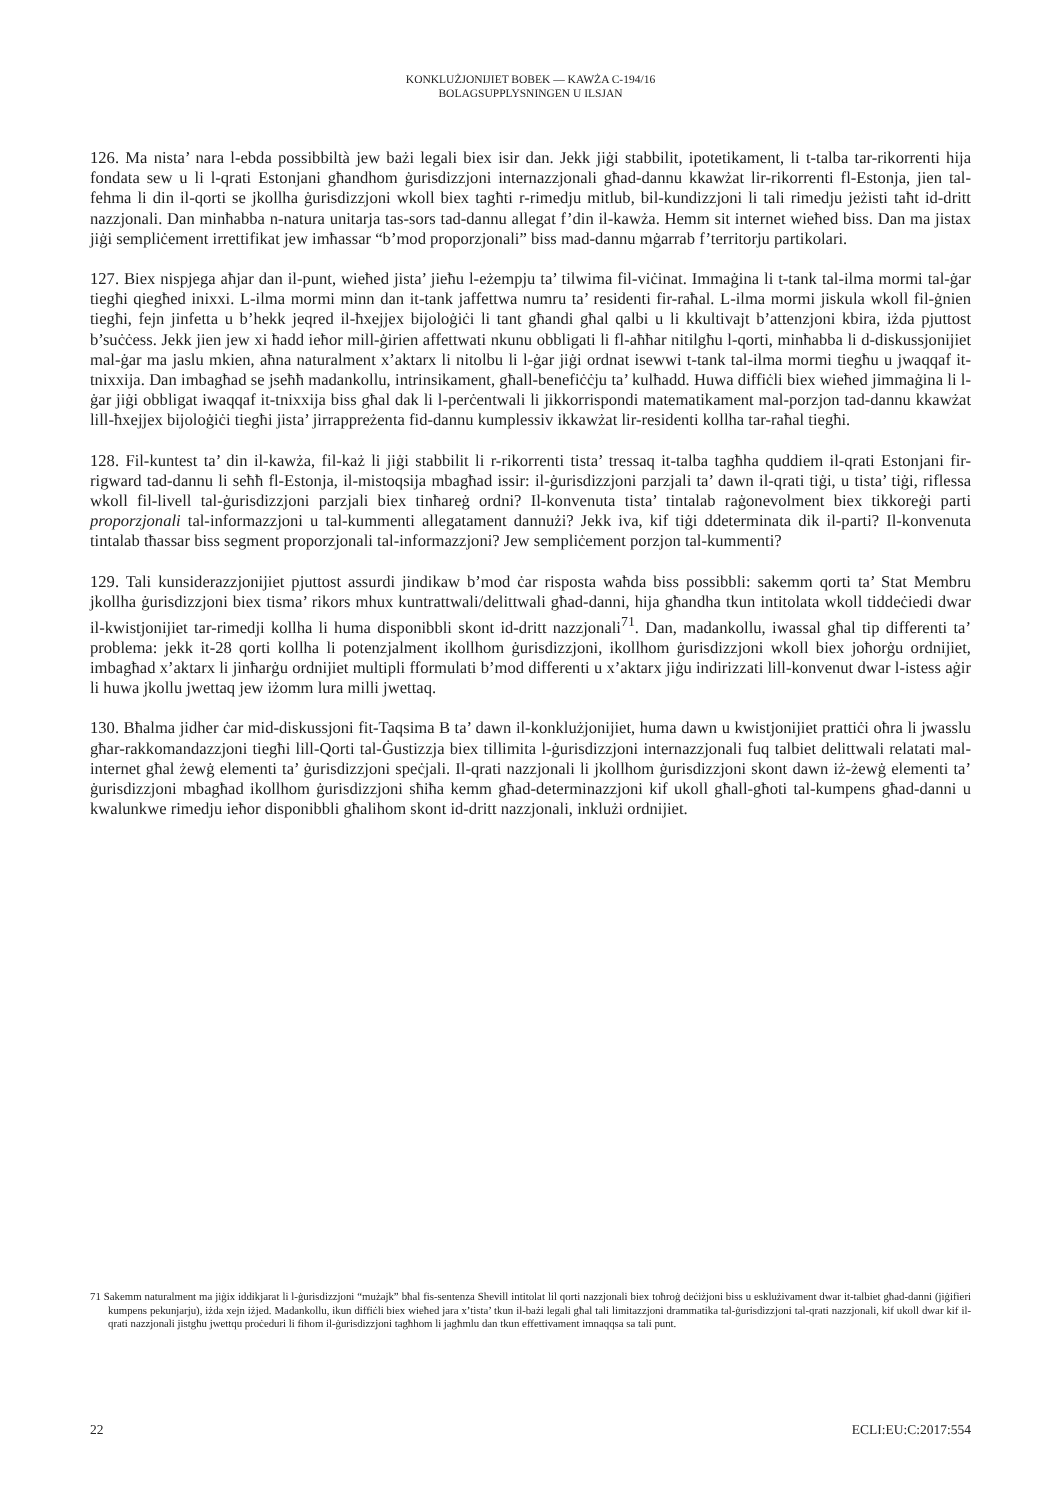KONKLUŻJONIJIET BOBEK — KAWŻA C-194/16
BOLAGSUPPLYSNINGEN U ILSJAN
126. Ma nista’ nara l-ebda possibbiltà jew bażi legali biex isir dan. Jekk jiġi stabbilit, ipotetikament, li t-talba tar-rikorrenti hija fondata sew u li l-qrati Estonjani għandhom ġurisdizzjoni internazzjonali għad-dannu kkawżat lir-rikorrenti fl-Estonja, jien tal-fehma li din il-qorti se jkollha ġurisdizzjoni wkoll biex tagħti r-rimedju mitlub, bil-kundizzjoni li tali rimedju jeżisti taħt id-dritt nazzjonali. Dan minħabba n-natura unitarja tas-sors tad-dannu allegat f’din il-kawża. Hemm sit internet wieħed biss. Dan ma jistax jiġi sempliċement irrettifikat jew imħassar “b’mod proporzjonali” biss mad-dannu mġarrab f’territorju partikolari.
127. Biex nispjega aħjar dan il-punt, wieħed jista’ jieħu l-eżempju ta’ tilwima fil-viċinat. Immaġina li t-tank tal-ilma mormi tal-ġar tiegħi qiegħed inixxi. L-ilma mormi minn dan it-tank jaffettwa numru ta’ residenti fir-raħal. L-ilma mormi jiskula wkoll fil-ġnien tiegħi, fejn jinfetta u b’hekk jeqred il-ħxejjex bijoloġiċi li tant għandi għal qalbi u li kkultivajt b’attenzjoni kbira, iżda pjuttost b’suċċess. Jekk jien jew xi ħadd ieħor mill-ġirien affettwati nkunu obbligati li fl-aħħar nitilgħu l-qorti, minħabba li d-diskussjonijiet mal-ġar ma jaslu mkien, aħna naturalment x’aktarx li nitolbu li l-ġar jiġi ordnat isewwi t-tank tal-ilma mormi tiegħu u jwaqqaf it-tnixxija. Dan imbagħad se jseħħ madankollu, intrinsikament, għall-benefiċċju ta’ kulħadd. Huwa diffiċli biex wieħed jimmaġina li l-ġar jiġi obbligat iwaqqaf it-tnixxija biss għal dak li l-perċentwali li jikkorrispondi matematikament mal-porzjon tad-dannu kkawżat lill-ħxejjex bijoloġiċi tiegħi jista’ jirrappreżenta fid-dannu kumplessiv ikkawżat lir-residenti kollha tar-raħal tiegħi.
128. Fil-kuntest ta’ din il-kawża, fil-każ li jiġi stabbilit li r-rikorrenti tista’ tressaq it-talba tagħha quddiem il-qrati Estonjani fir-rigward tad-dannu li seħħ fl-Estonja, il-mistoqsija mbagħad issir: il-ġurisdizzjoni parzjali ta’ dawn il-qrati tiġi, u tista’ tiġi, riflessa wkoll fil-livell tal-ġurisdizzjoni parzjali biex tinħareġ ordni? Il-konvenuta tista’ tintalab raġonevolment biex tikkoreġi parti proporzjonali tal-informazzjoni u tal-kummenti allegatament dannużi? Jekk iva, kif tiġi ddeterminata dik il-parti? Il-konvenuta tintalab tħassar biss segment proporzjonali tal-informazzjoni? Jew sempliċement porzjon tal-kummenti?
129. Tali kunsiderazzjonijiet pjuttost assurdi jindikaw b’mod ċar risposta waħda biss possibbli: sakemm qorti ta’ Stat Membru jkollha ġurisdizzjoni biex tisma’ rikors mhux kuntrattwali/delittwali għad-danni, hija għandha tkun intitolata wkoll tiddeċiedi dwar il-kwistjonijiet tar-rimedji kollha li huma disponibbli skont id-dritt nazzjonali<sup>71</sup>. Dan, madankollu, iwassal għal tip differenti ta’ problema: jekk it-28 qorti kollha li potenzjalment ikollhom ġurisdizzjoni, ikollhom ġurisdizzjoni wkoll biex joħorġu ordnijiet, imbagħad x’aktarx li jinħarġu ordnijiet multipli fformulati b’mod differenti u x’aktarx jiġu indirizzati lill-konvenut dwar l-istess aġir li huwa jkollu jwettaq jew iżomm lura milli jwettaq.
130. Bħalma jidher ċar mid-diskussjoni fit-Taqsima B ta’ dawn il-konklużjonijiet, huma dawn u kwistjonijiet prattiċi oħra li jwasslu għar-rakkomandazzjoni tiegħi lill-Qorti tal-Ġustizzja biex tillimita l-ġurisdizzjoni internazzjonali fuq talbiet delittwali relatati mal-internet għal żewġ elementi ta’ ġurisdizzjoni speċjali. Il-qrati nazzjonali li jkollhom ġurisdizzjoni skont dawn iż-żewġ elementi ta’ ġurisdizzjoni mbagħad ikollhom ġurisdizzjoni sħiħa kemm għad-determinazzjoni kif ukoll għall-għoti tal-kumpens għad-danni u kwalunkwe rimedju ieħor disponibbli għalihom skont id-dritt nazzjonali, inklużi ordnijiet.
71 Sakemm naturalment ma jiġix iddikjarat li l-ġurisdizzjoni “mużajk” bħal fis-sentenza Shevill intitolat lil qorti nazzjonali biex toħroġ deċiżjoni biss u esklużivament dwar it-talbiet għad-danni (jiġifieri kumpens pekunjarju), iżda xejn iżjed. Madankollu, ikun diffiċli biex wieħed jara x’tista’ tkun il-bażi legali għal tali limitazzjoni drammatika tal-ġurisdizzjoni tal-qrati nazzjonali, kif ukoll dwar kif il-qrati nazzjonali jistgħu jwettqu proċeduri li fihom il-ġurisdizzjoni tagħhom li jagħmlu dan tkun effettivament imnaqqsa sa tali punt.
22 ECLI:EU:C:2017:554